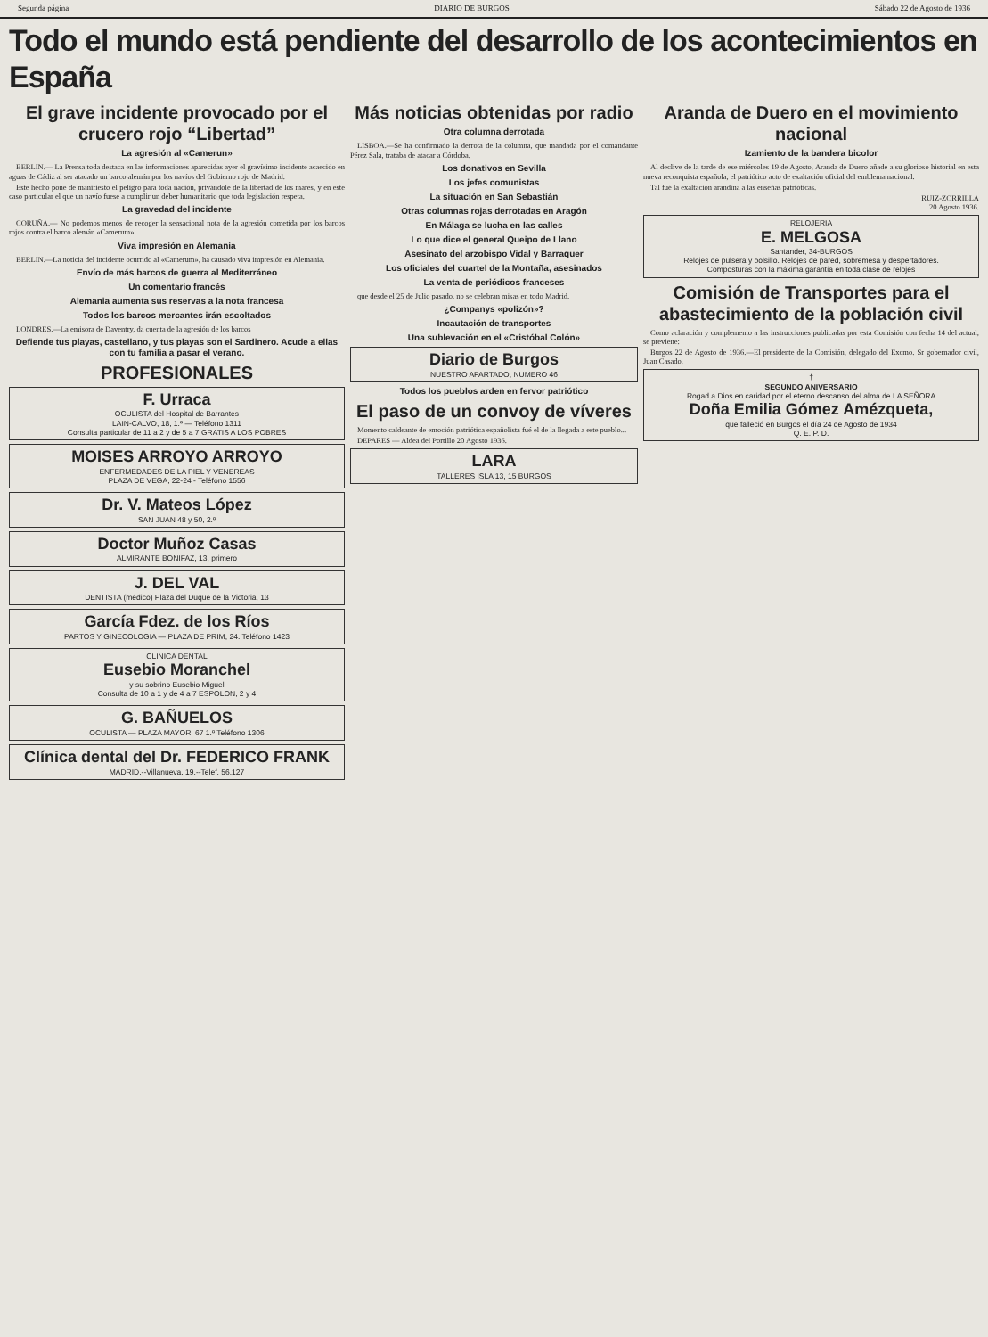Segunda página DIARIO DE BURGOS Sábado 22 de Agosto de 1936
Todo el mundo está pendiente del desarrollo de los acontecimientos en España
El grave incidente provocado por el crucero rojo “Libertad”
La agresión al «Camerun»
BERLIN.— La Prensa toda destaca en las informaciones aparecidas ayer el gravísimo incidente acaecido en aguas de Cádiz al ser atacado un barco alemán por los navíos del Gobierno rojo de Madrid.
Este hecho pone de manifiesto el peligro para toda nación, privándole de la libertad de los mares, y en este caso particular el que un navío fuese a cumplir un deber humanitario que toda legislación respeta.
La gravedad del incidente
CORUÑA.— No podemos menos de recoger la sensacional nota de la agresión cometida por los barcos rojos contra el barco alemán «Camerum».
Viva impresión en Alemania
BERLIN.—La noticia del incidente ocurrido al «Camerum», ha causado viva impresión en Alemania.
Envío de más barcos de guerra al Mediterráneo
Un comentario francés
Alemania aumenta sus reservas a la nota francesa
Todos los barcos mercantes irán escoltados
LONDRES.—La emisora de Daventry, da cuenta de la agresión de los barcos
Defiende tus playas, castellano, y tus playas son el Sardinero. Acude a ellas con tu familia a pasar el verano.
PROFESIONALES
F. Urraca
OCULISTA del Hospital de Barrantes
LAIN-CALVO, 18, 1.º — Teléfono 1311
Consulta particular de 11 a 2 y de 5 a 7 GRATIS A LOS POBRES
MOISES ARROYO ARROYO
ENFERMEDADES DE LA PIEL Y VENEREAS
PLAZA DE VEGA, 22-24 - Teléfono 1556
Dr. V. Mateos López
SAN JUAN 48 y 50, 2.º
Doctor Muñoz Casas
ALMIRANTE BONIFAZ, 13, primero
J. DEL VAL
DENTISTA (médico) Plaza del Duque de la Victoria, 13
García Fdez. de los Ríos
PARTOS Y GINECOLOGIA — PLAZA DE PRIM, 24. Teléfono 1423
CLINICA DENTAL
Eusebio Moranchel
y su sobrino Eusebio Miguel
Consulta de 10 a 1 y de 4 a 7 ESPOLON, 2 y 4
G. BAÑUELOS
OCULISTA — PLAZA MAYOR, 67 1.º Teléfono 1306
Clínica dental del Dr. FEDERICO FRANK
MADRID.--Villanueva, 19.--Telef. 56.127
Más noticias obtenidas por radio
Otra columna derrotada
LISBOA.—Se ha confirmado la derrota de la columna, que mandada por el comandante Pérez Sala, trataba de atacar a Córdoba.
Los donativos en Sevilla
Los jefes comunistas
La situación en San Sebastián
Otras columnas rojas derrotadas en Aragón
En Málaga se lucha en las calles
Lo que dice el general Queipo de Llano
Asesinato del arzobispo Vidal y Barraquer
Los oficiales del cuartel de la Montaña, asesinados
La venta de periódicos franceses
que desde el 25 de Julio pasado, no se celebran misas en todo Madrid.
¿Companys «polizón»?
Incautación de transportes
Una sublevación en el «Cristóbal Colón»
Diario de Burgos
NUESTRO APARTADO, NUMERO 46
Todos los pueblos arden en fervor patriótico
El paso de un convoy de víveres
Momento caldeante de emoción patriótica españolista fué el de la llegada a este pueblo...
DEPARES — Aldea del Portillo 20 Agosto 1936.
LARA
TALLERES ISLA 13, 15 BURGOS
Aranda de Duero en el movimiento nacional
Izamiento de la bandera bicolor
Al declive de la tarde de ese miércoles 19 de Agosto, Aranda de Duero añade a su glorioso historial en esta nueva reconquista española, el patriótico acto de exaltación oficial del emblema nacional.
Tal fué la exaltación arandina a las enseñas patrióticas.
RUIZ-ZORRILLA
20 Agosto 1936.
RELOJERIA
E. MELGOSA
Santander, 34-BURGOS
Relojes de pulsera y bolsillo. Relojes de pared, sobremesa y despertadores.
Composturas con la máxima garantía en toda clase de relojes
Comisión de Transportes para el abastecimiento de la población civil
Como aclaración y complemento a las instrucciones publicadas por esta Comisión con fecha 14 del actual, se previene:
Burgos 22 de Agosto de 1936.—El presidente de la Comisión, delegado del Excmo. Sr gobernador civil, Juan Casado.
†
SEGUNDO ANIVERSARIO
Rogad a Dios en caridad por el eterno descanso del alma de LA SEÑORA
Doña Emilia Gómez Amézqueta,
que falleció en Burgos el día 24 de Agosto de 1934
Q. E. P. D.